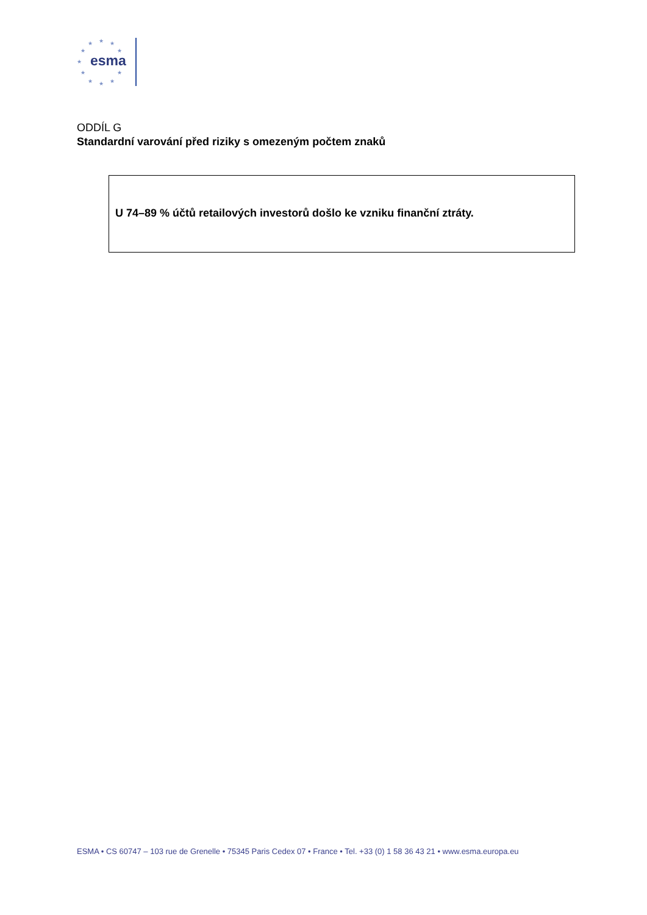★ ★ ★
★ ★
★
★ ★
★ ★ ★
esma
ODDÍL G
Standardní varování před riziky s omezeným počtem znaků
U 74–89 % účtů retailových investorů došlo ke vzniku finanční ztráty.
ESMA • CS 60747 – 103 rue de Grenelle • 75345 Paris Cedex 07 • France • Tel. +33 (0) 1 58 36 43 21 • www.esma.europa.eu